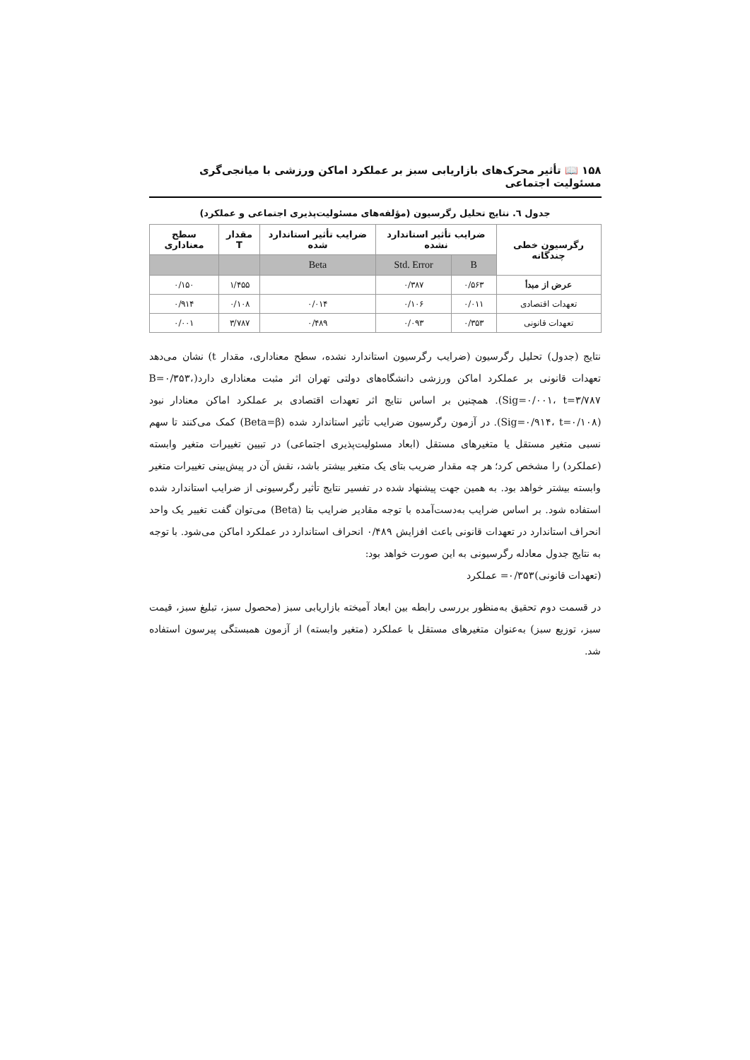۱۵۸ 📖 تأثیر محرک‌های بازاریابی سبز بر عملکرد اماکن ورزشی با میانجی‌گری مسئولیت اجتماعی
جدول ٦. نتایج تحلیل رگرسیون (مؤلفه‌های مسئولیت‌پذیری اجتماعی و عملکرد)
| رگرسیون خطی چندگانه | ضرایب تأثیر استاندارد نشده | | ضرایب تأثیر استاندارد شده | مقدار T | سطح معناداری |
| --- | --- | --- | --- | --- | --- |
| | B | Std. Error | Beta | | |
| عرض از مبدأ | ۰/۵۶۳ | ۰/۳۸۷ | | ۱/۴۵۵ | ۰/۱۵۰ |
| تعهدات اقتصادی | ۰/۰۱۱ | ۰/۱۰۶ | ۰/۰۱۴ | ۰/۱۰۸ | ۰/۹۱۴ |
| تعهدات قانونی | ۰/۳۵۳ | ۰/۰۹۳ | ۰/۴۸۹ | ۳/۷۸۷ | ۰/۰۰۱ |
نتایج (جدول) تحلیل رگرسیون (ضرایب رگرسیون استاندارد نشده، سطح معناداری، مقدار t) نشان می‌دهد تعهدات قانونی بر عملکرد اماکن ورزشی دانشگاه‌های دولتی تهران اثر مثبت معناداری دارد(B=۰/۳۵۳، Sig=۰/۰۰۱، t=۳/۷۸۷). همچنین بر اساس نتایج اثر تعهدات اقتصادی بر عملکرد اماکن معنادار نبود (Sig=۰/۹۱۴، t=۰/۱۰۸). در آزمون رگرسیون ضرایب تأثیر استاندارد شده (Beta=β) کمک می‌کنند تا سهم نسبی متغیر مستقل یا متغیرهای مستقل (ابعاد مسئولیت‌پذیری اجتماعی) در تبیین تغییرات متغیر وابسته (عملکرد) را مشخص کرد؛ هر چه مقدار ضریب بتای یک متغیر بیشتر باشد، نقش آن در پیش‌بینی تغییرات متغیر وابسته بیشتر خواهد بود. به همین جهت پیشنهاد شده در تفسیر نتایج تأثیر رگرسیونی از ضرایب استاندارد شده استفاده شود. بر اساس ضرایب به‌دست‌آمده با توجه مقادیر ضرایب بتا (Beta) می‌توان گفت تغییر یک واحد انحراف استاندارد در تعهدات قانونی باعث افزایش ۰/۴۸۹ انحراف استاندارد در عملکرد اماکن می‌شود. با توجه به نتایج جدول معادله رگرسیونی به این صورت خواهد بود:
(تعهدات قانونی)۰/۳۵۳= عملکرد
در قسمت دوم تحقیق به‌منظور بررسی رابطه بین ابعاد آمیخته بازاریابی سبز (محصول سبز، تبلیغ سبز، قیمت سبز، توزیع سبز) به‌عنوان متغیرهای مستقل با عملکرد (متغیر وابسته) از آزمون همبستگی پیرسون استفاده شد.